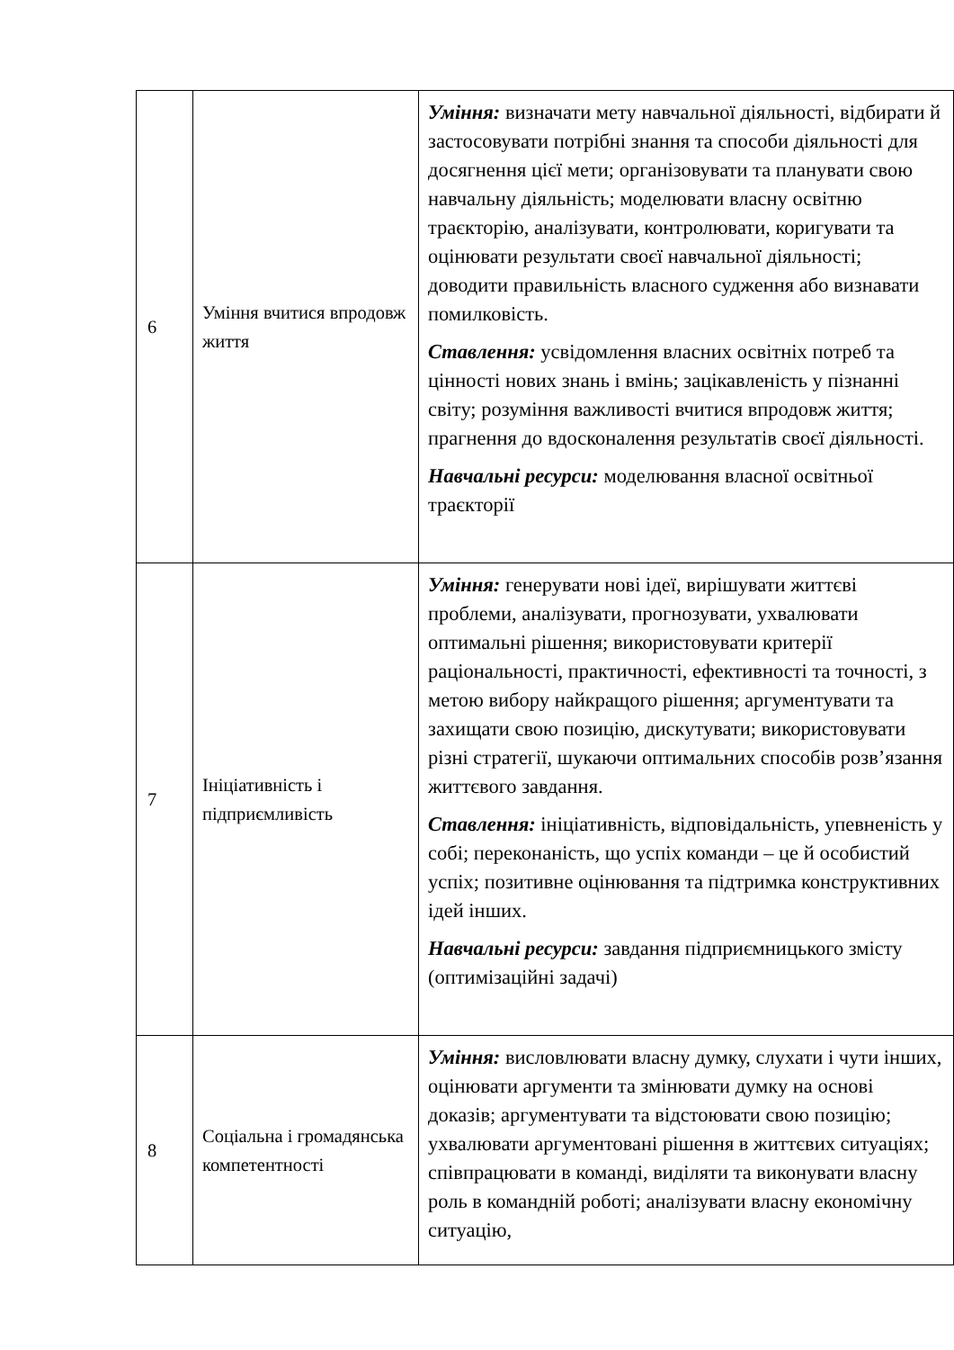| 6 | Уміння вчитися впродовж життя | Уміння: визначати мету навчальної діяльності, відбирати й застосовувати потрібні знання та способи діяльності для досягнення цієї мети; організовувати та планувати свою навчальну діяльність; моделювати власну освітню траєкторію, аналізувати, контролювати, коригувати та оцінювати результати своєї навчальної діяльності; доводити правильність власного судження або визнавати помилковість. Ставлення: усвідомлення власних освітніх потреб та цінності нових знань і вмінь; зацікавленість у пізнанні світу; розуміння важливості вчитися впродовж життя; прагнення до вдосконалення результатів своєї діяльності. Навчальні ресурси: моделювання власної освітньої траєкторії |
| 7 | Ініціативність і підприємливість | Уміння: генерувати нові ідеї, вирішувати життєві проблеми, аналізувати, прогнозувати, ухвалювати оптимальні рішення; використовувати критерії раціональності, практичності, ефективності та точності, з метою вибору найкращого рішення; аргументувати та захищати свою позицію, дискутувати; використовувати різні стратегії, шукаючи оптимальних способів розв’язання життєвого завдання. Ставлення: ініціативність, відповідальність, упевненість у собі; переконаність, що успіх команди – це й особистий успіх; позитивне оцінювання та підтримка конструктивних ідей інших. Навчальні ресурси: завдання підприємницького змісту (оптимізаційні задачі) |
| 8 | Соціальна і громадянська компетентності | Уміння: висловлювати власну думку, слухати і чути інших, оцінювати аргументи та змінювати думку на основі доказів; аргументувати та відстоювати свою позицію; ухвалювати аргументовані рішення в життєвих ситуаціях; співпрацювати в команді, виділяти та виконувати власну роль в командній роботі; аналізувати власну економічну ситуацію, |